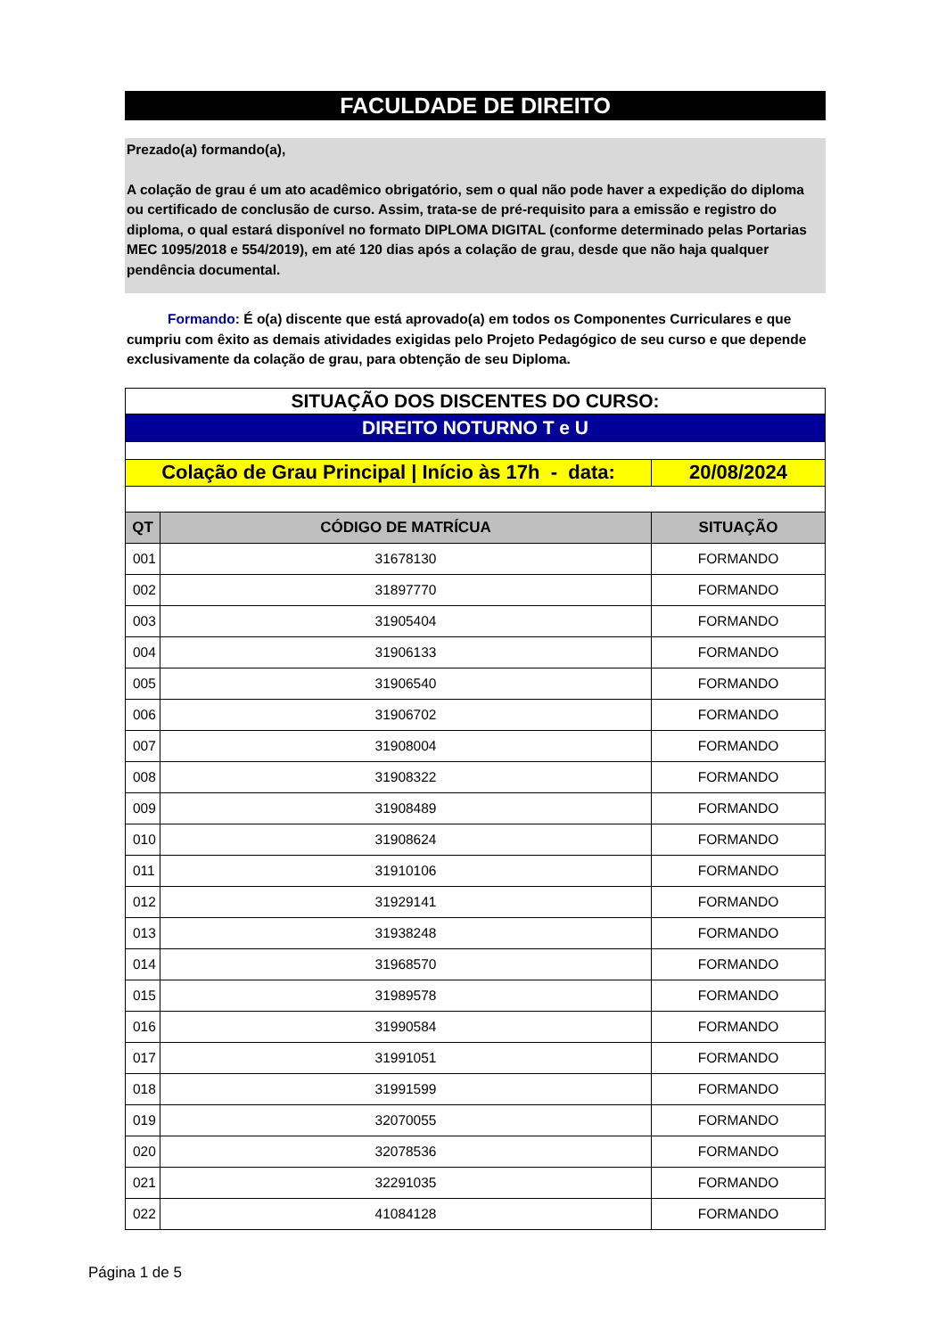FACULDADE DE DIREITO
Prezado(a) formando(a),
A colação de grau é um ato acadêmico obrigatório, sem o qual não pode haver a expedição do diploma ou certificado de conclusão de curso. Assim, trata-se de pré-requisito para a emissão e registro do diploma, o qual estará disponível no formato DIPLOMA DIGITAL (conforme determinado pelas Portarias MEC 1095/2018 e 554/2019), em até 120 dias após a colação de grau, desde que não haja qualquer pendência documental.
Formando: É o(a) discente que está aprovado(a) em todos os Componentes Curriculares e que cumpriu com êxito as demais atividades exigidas pelo Projeto Pedagógico de seu curso e que depende exclusivamente da colação de grau, para obtenção de seu Diploma.
| SITUAÇÃO DOS DISCENTES DO CURSO: | | |
| DIREITO NOTURNO T e U | | |
| Colação de Grau Principal / Início às 17h - data: | | 20/08/2024 |
| QT | CÓDIGO DE MATRÍCUA | SITUAÇÃO |
| 001 | 31678130 | FORMANDO |
| 002 | 31897770 | FORMANDO |
| 003 | 31905404 | FORMANDO |
| 004 | 31906133 | FORMANDO |
| 005 | 31906540 | FORMANDO |
| 006 | 31906702 | FORMANDO |
| 007 | 31908004 | FORMANDO |
| 008 | 31908322 | FORMANDO |
| 009 | 31908489 | FORMANDO |
| 010 | 31908624 | FORMANDO |
| 011 | 31910106 | FORMANDO |
| 012 | 31929141 | FORMANDO |
| 013 | 31938248 | FORMANDO |
| 014 | 31968570 | FORMANDO |
| 015 | 31989578 | FORMANDO |
| 016 | 31990584 | FORMANDO |
| 017 | 31991051 | FORMANDO |
| 018 | 31991599 | FORMANDO |
| 019 | 32070055 | FORMANDO |
| 020 | 32078536 | FORMANDO |
| 021 | 32291035 | FORMANDO |
| 022 | 41084128 | FORMANDO |
Página 1 de 5